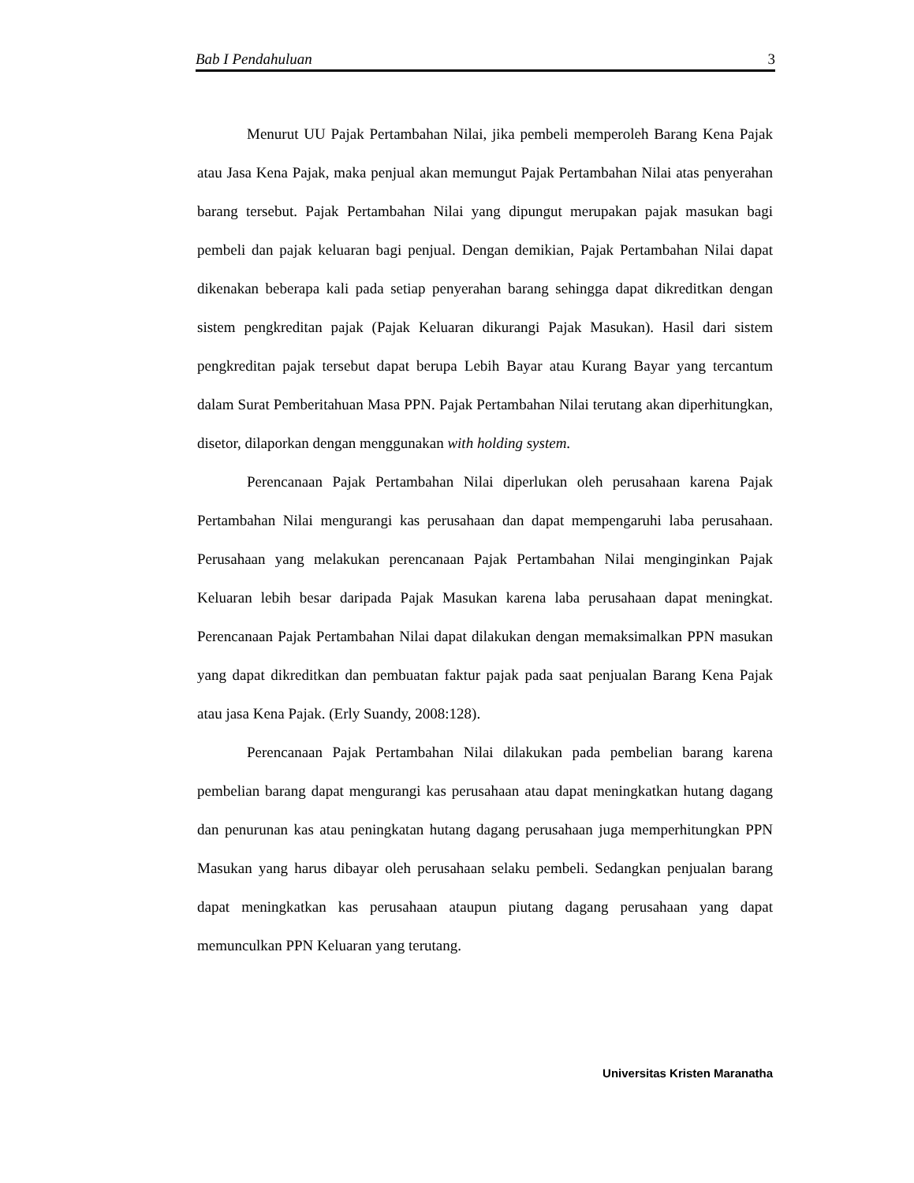Bab I Pendahuluan 3
Menurut UU Pajak Pertambahan Nilai, jika pembeli memperoleh Barang Kena Pajak atau Jasa Kena Pajak, maka penjual akan memungut Pajak Pertambahan Nilai atas penyerahan barang tersebut. Pajak Pertambahan Nilai yang dipungut merupakan pajak masukan bagi pembeli dan pajak keluaran bagi penjual. Dengan demikian, Pajak Pertambahan Nilai dapat dikenakan beberapa kali pada setiap penyerahan barang sehingga dapat dikreditkan dengan sistem pengkreditan pajak (Pajak Keluaran dikurangi Pajak Masukan). Hasil dari sistem pengkreditan pajak tersebut dapat berupa Lebih Bayar atau Kurang Bayar yang tercantum dalam Surat Pemberitahuan Masa PPN. Pajak Pertambahan Nilai terutang akan diperhitungkan, disetor, dilaporkan dengan menggunakan with holding system.
Perencanaan Pajak Pertambahan Nilai diperlukan oleh perusahaan karena Pajak Pertambahan Nilai mengurangi kas perusahaan dan dapat mempengaruhi laba perusahaan. Perusahaan yang melakukan perencanaan Pajak Pertambahan Nilai menginginkan Pajak Keluaran lebih besar daripada Pajak Masukan karena laba perusahaan dapat meningkat. Perencanaan Pajak Pertambahan Nilai dapat dilakukan dengan memaksimalkan PPN masukan yang dapat dikreditkan dan pembuatan faktur pajak pada saat penjualan Barang Kena Pajak atau jasa Kena Pajak. (Erly Suandy, 2008:128).
Perencanaan Pajak Pertambahan Nilai dilakukan pada pembelian barang karena pembelian barang dapat mengurangi kas perusahaan atau dapat meningkatkan hutang dagang dan penurunan kas atau peningkatan hutang dagang perusahaan juga memperhitungkan PPN Masukan yang harus dibayar oleh perusahaan selaku pembeli. Sedangkan penjualan barang dapat meningkatkan kas perusahaan ataupun piutang dagang perusahaan yang dapat memunculkan PPN Keluaran yang terutang.
Universitas Kristen Maranatha